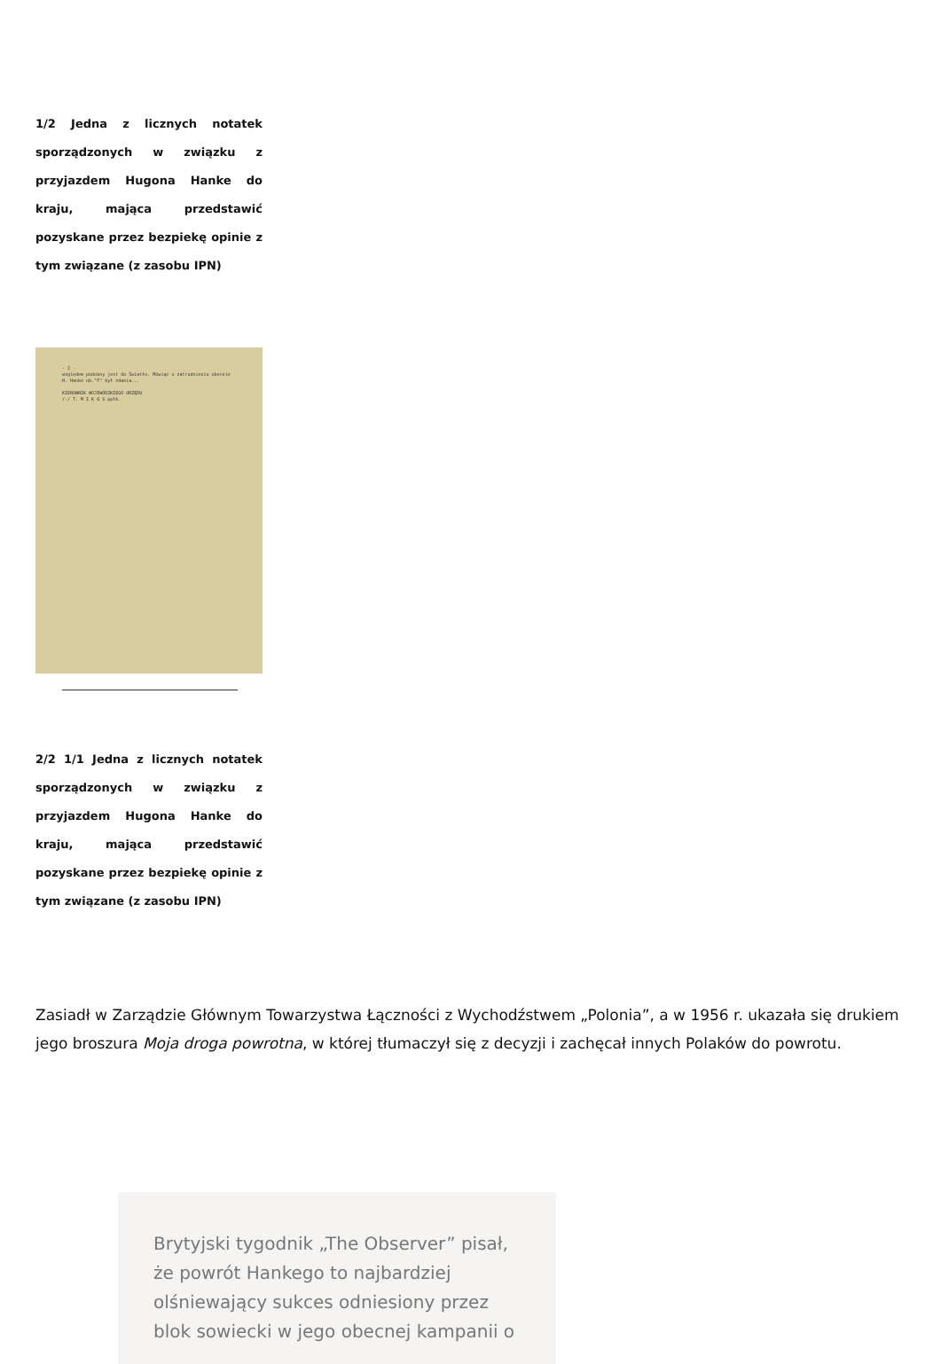1/2 Jedna z licznych notatek sporządzonych w związku z przyjazdem Hugona Hanke do kraju, mająca przedstawić pozyskane przez bezpiekę opinie z tym związane (z zasobu IPN)
- 2 -
względem podobny jest do Światło. Mówiąc o zatrudnieniu obecnie H. Hanke ob."F" był zdania...
KIEROWNIK WOJEWÓDZKIEGO URZĘDU
/-/ T. M I K U S ppłk.
2/2 1/1 Jedna z licznych notatek sporządzonych w związku z przyjazdem Hugona Hanke do kraju, mająca przedstawić pozyskane przez bezpiekę opinie z tym związane (z zasobu IPN)
Zasiadł w Zarządzie Głównym Towarzystwa Łączności z Wychodźstwem „Polonia”, a w 1956 r. ukazała się drukiem jego broszura Moja droga powrotna, w której tłumaczył się z decyzji i zachęcał innych Polaków do powrotu.
Brytyjski tygodnik „The Observer” pisał, że powrót Hankego to najbardziej olśniewający sukces odniesiony przez blok sowiecki w jego obecnej kampanii o